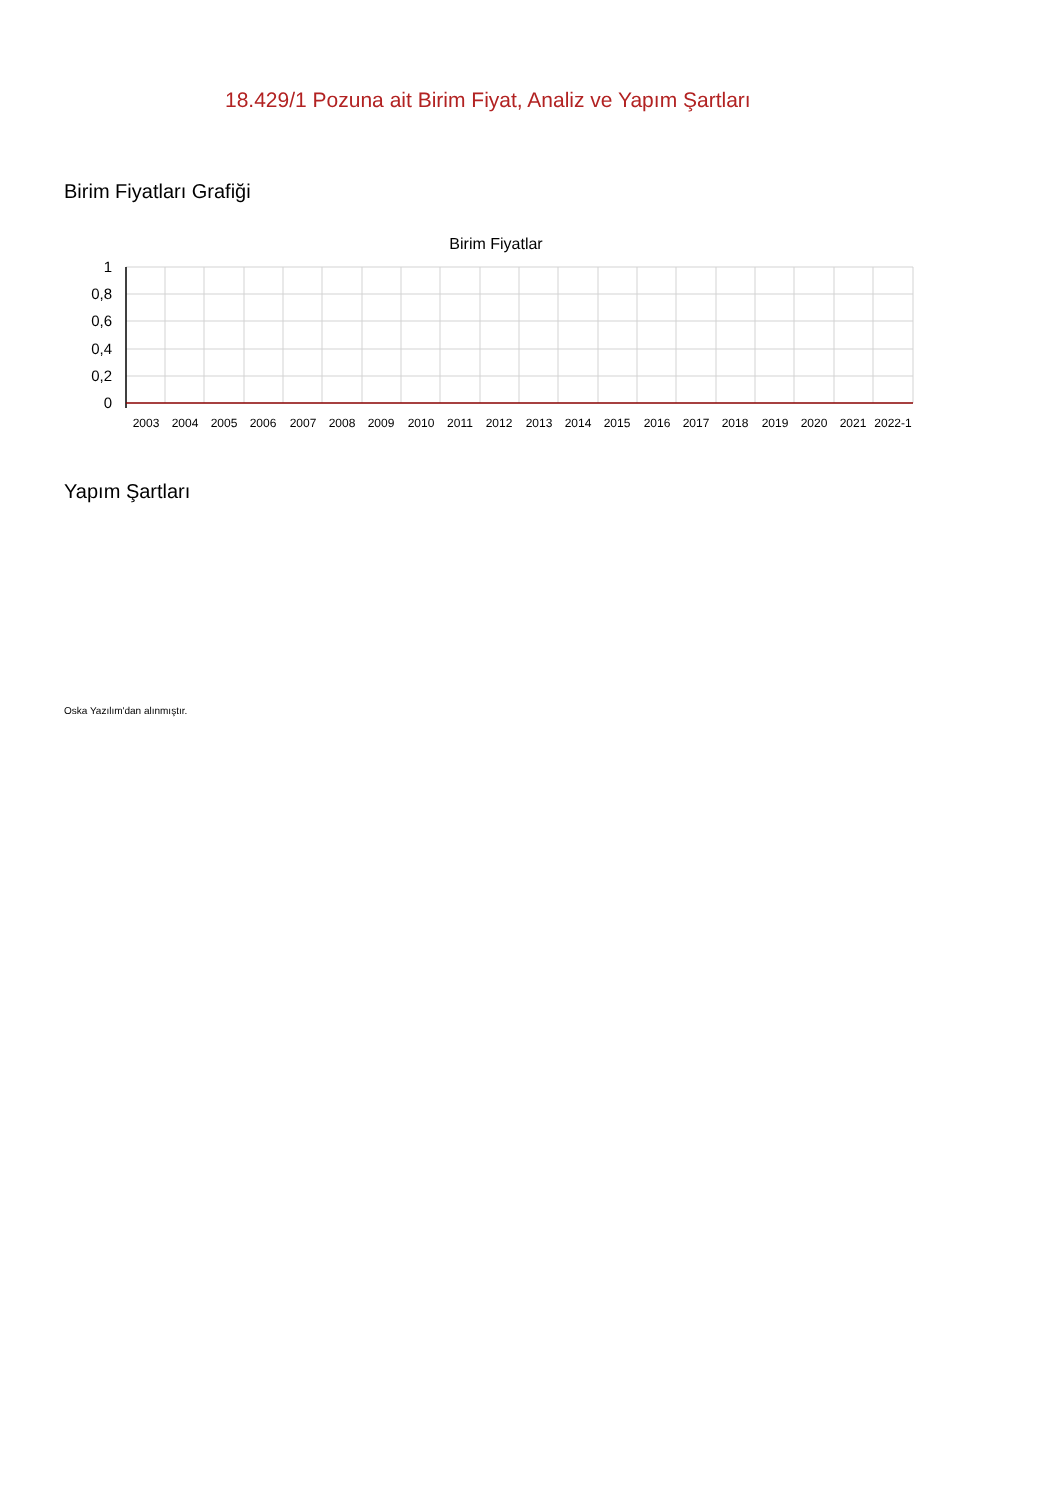18.429/1 Pozuna ait Birim Fiyat, Analiz ve Yapım Şartları
Birim Fiyatları Grafiği
Birim Fiyatlar
1
0,8
0,6
0,4
0,2
0
2003
2004
2005
2006
2007
2008
2009
2010
2011
2012
2013
2014
2015
2016
2017
2018
2019
2020
2021
2022-1
Yapım Şartları
Oska Yazılım'dan alınmıştır.